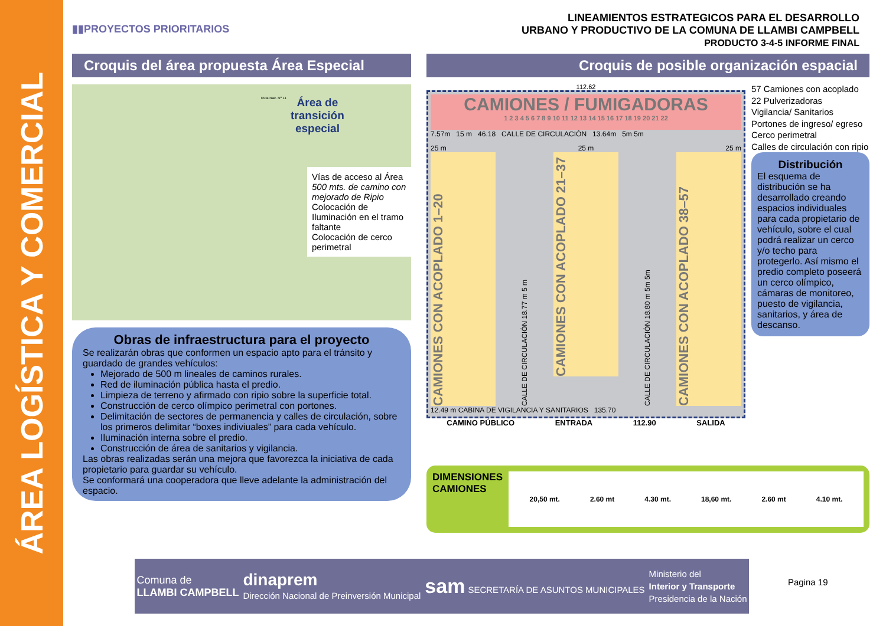ÁREA LOGÍSTICA Y COMERCIAL
▮▮PROYECTOS PRIORITARIOS
LINEAMIENTOS ESTRATEGICOS PARA EL DESARROLLO
URBANO Y PRODUCTIVO DE LA COMUNA DE LLAMBI CAMPBELL
PRODUCTO 3-4-5 INFORME FINAL
Croquis del área propuesta Área Especial
Área de
transición
especial
Ruta Nac. Nº 11
Vías de acceso al Área
500 mts. de camino con mejorado de Ripio
Colocación de Iluminación en el tramo faltante
Colocación de cerco perimetral
Obras de infraestructura para el proyecto
Se realizarán obras que conformen un espacio apto para el tránsito y guardado de grandes vehículos:
Mejorado de 500 m lineales de caminos rurales.
Red de iluminación pública hasta el predio.
Limpieza de terreno y afirmado con ripio sobre la superficie total.
Construcción de cerco olímpico perimetral con portones.
Delimitación de sectores de permanencia y calles de circulación, sobre los primeros delimitar “boxes indiviuales” para cada vehículo.
Iluminación interna sobre el predio.
Construcción de área de sanitarios y vigilancia.
Las obras realizadas serán una mejora que favorezca la iniciativa de cada propietario para guardar su vehículo.
Se conformará una cooperadora que lleve adelante la administración del espacio.
Croquis de posible organización espacial
112.62
CAMIONES / FUMIGADORAS
1 2 3 4 5 6 7 8 9 10 11 12 13 14 15 16 17 18 19 20 21 22
7.57m 15 m 46.18 CALLE DE CIRCULACIÓN 13.64m 5m 5m
25 m 25 m 25 m
CAMIONES CON ACOPLADO 1–20
CALLE DE CIRCULACIÓN 18.77 m 5 m
CAMIONES CON ACOPLADO 21–37
CALLE DE CIRCULACIÓN 18.80 m 5m 5m
CAMIONES CON ACOPLADO 38–57
12.49 m CABINA DE VIGILANCIA Y SANITARIOS 135.70
CAMINO PÚBLICO ENTRADA 112.90 SALIDA
57 Camiones con acoplado
22 Pulverizadoras
Vigilancia/ Sanitarios
Portones de ingreso/ egreso
Cerco perimetral
Calles de circulación con ripio
Distribución
El esquema de distribución se ha desarrollado creando espacios individuales para cada propietario de vehículo, sobre el cual podrá realizar un cerco y/o techo para protegerlo. Así mismo el predio completo poseerá un cerco olímpico, cámaras de monitoreo, puesto de vigilancia, sanitarios, y área de descanso.
DIMENSIONES
CAMIONES
20,50 mt. 2.60 mt 4.30 mt. 18,60 mt. 2.60 mt 4.10 mt.
Comuna de
LLAMBI CAMPBELL dinaprem
Dirección Nacional de Preinversión Municipal sam SECRETARÍA DE ASUNTOS MUNICIPALES Ministerio del
Interior y Transporte
Presidencia de la Nación
Pagina 19